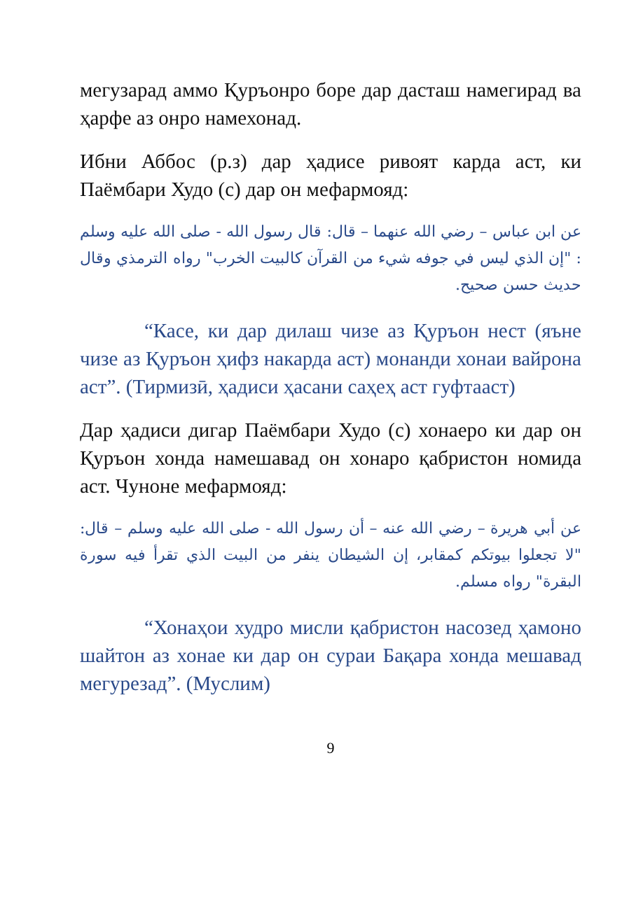мегузарад аммо Қуръонро боре дар дасташ намегирад ва ҳарфе аз онро намехонад.
Ибни Аббос (р.з) дар ҳадисе ривоят карда аст, ки Паёмбари Худо (с) дар он мефармояд:
عن ابن عباس – رضي الله عنهما – قال: قال رسول الله - صلى الله عليه وسلم : "إن الذي ليس في جوفه شيء من القرآن كالبيت الخرب" رواه الترمذي وقال حديث حسن صحيح.
“Касе, ки дар дилаш чизе аз Қуръон нест (яъне чизе аз Қуръон ҳифз накарда аст) монанди хонаи вайрона аст”. (Тирмизӣ, ҳадиси ҳасани саҳеҳ аст гуфтааст)
Дар ҳадиси дигар Паёмбари Худо (с) хонаеро ки дар он Қуръон хонда намешавад он хонаро қабристон номида аст. Чуноне мефармояд:
عن أبي هريرة – رضي الله عنه – أن رسول الله - صلى الله عليه وسلم – قال: "لا تجعلوا بيوتكم كمقابر، إن الشيطان ينفر من البيت الذي تقرأ فيه سورة البقرة" رواه مسلم.
“Хонаҳои худро мисли қабристон насозед ҳамоно шайтон аз хонае ки дар он сураи Бақара хонда мешавад мегурезад”. (Муслим)
9